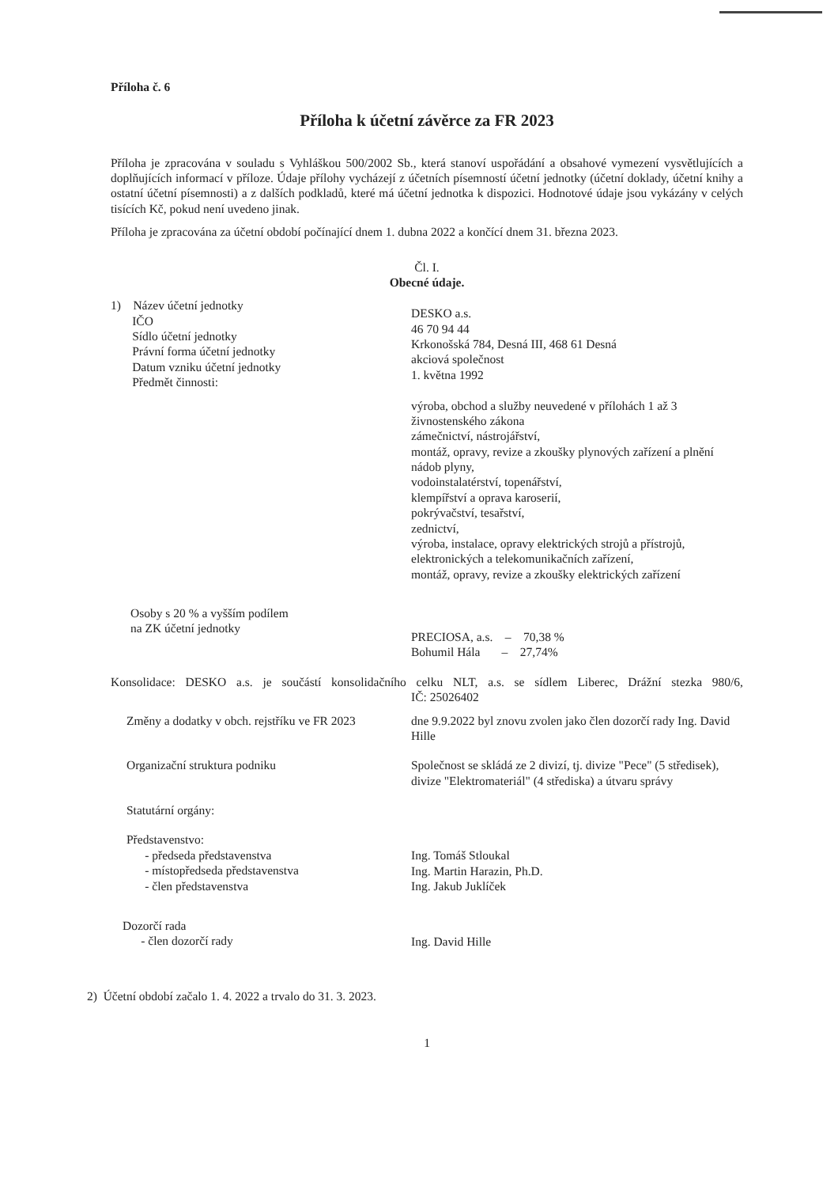Příloha č. 6
Příloha k účetní závěrce za FR 2023
Příloha je zpracována v souladu s Vyhláškou 500/2002 Sb., která stanoví uspořádání a obsahové vymezení vysvětlujících a doplňujících informací v příloze. Údaje přílohy vycházejí z účetních písemností účetní jednotky (účetní doklady, účetní knihy a ostatní účetní písemnosti) a z dalších podkladů, které má účetní jednotka k dispozici. Hodnotové údaje jsou vykázány v celých tisících Kč, pokud není uvedeno jinak.
Příloha je zpracována za účetní období počínající dnem 1. dubna 2022 a končící dnem 31. března 2023.
Čl. I.
Obecné údaje.
1) Název účetní jednotky
IČO
Sídlo účetní jednotky
Právní forma účetní jednotky
Datum vzniku účetní jednotky
Předmět činnosti:
DESKO a.s.
46 70 94 44
Krkonošská 784, Desná III, 468 61 Desná
akciová společnost
1. května 1992
výroba, obchod a služby neuvedené v přílohách 1 až 3 živnostenského zákona
zámečnictví, nástrojářství,
montáž, opravy, revize a zkoušky plynových zařízení a plnění nádob plyny,
vodoinstalatérství, topenářství,
klempířství a oprava karoserií,
pokrývačství, tesařství,
zednictví,
výroba, instalace, opravy elektrických strojů a přístrojů, elektronických a telekomunikačních zařízení,
montáž, opravy, revize a zkoušky elektrických zařízení
Osoby s 20 % a vyšším podílem
na ZK účetní jednotky
PRECIOSA, a.s. – 70,38 %
Bohumil Hála – 27,74%
Konsolidace: DESKO a.s. je součástí konsolidačního celku NLT, a.s. se sídlem Liberec, Drážní stezka 980/6, IČ: 25026402
Změny a dodatky v obch. rejstříku ve FR 2023
dne 9.9.2022 byl znovu zvolen jako člen dozorčí rady Ing. David Hille
Organizační struktura podniku Společnost se skládá ze 2 divizí, tj. divize "Pece" (5 středisek), divize "Elektromateriál" (4 střediska) a útvaru správy
Statutární orgány:
Představenstvo:
- předseda představenstva
- místopředseda představenstva
- člen představenstva
Ing. Tomáš Stloukal
Ing. Martin Harazin, Ph.D.
Ing. Jakub Juklíček
Dozorčí rada
- člen dozorčí rady
Ing. David Hille
2) Účetní období začalo 1. 4. 2022 a trvalo do 31. 3. 2023.
1